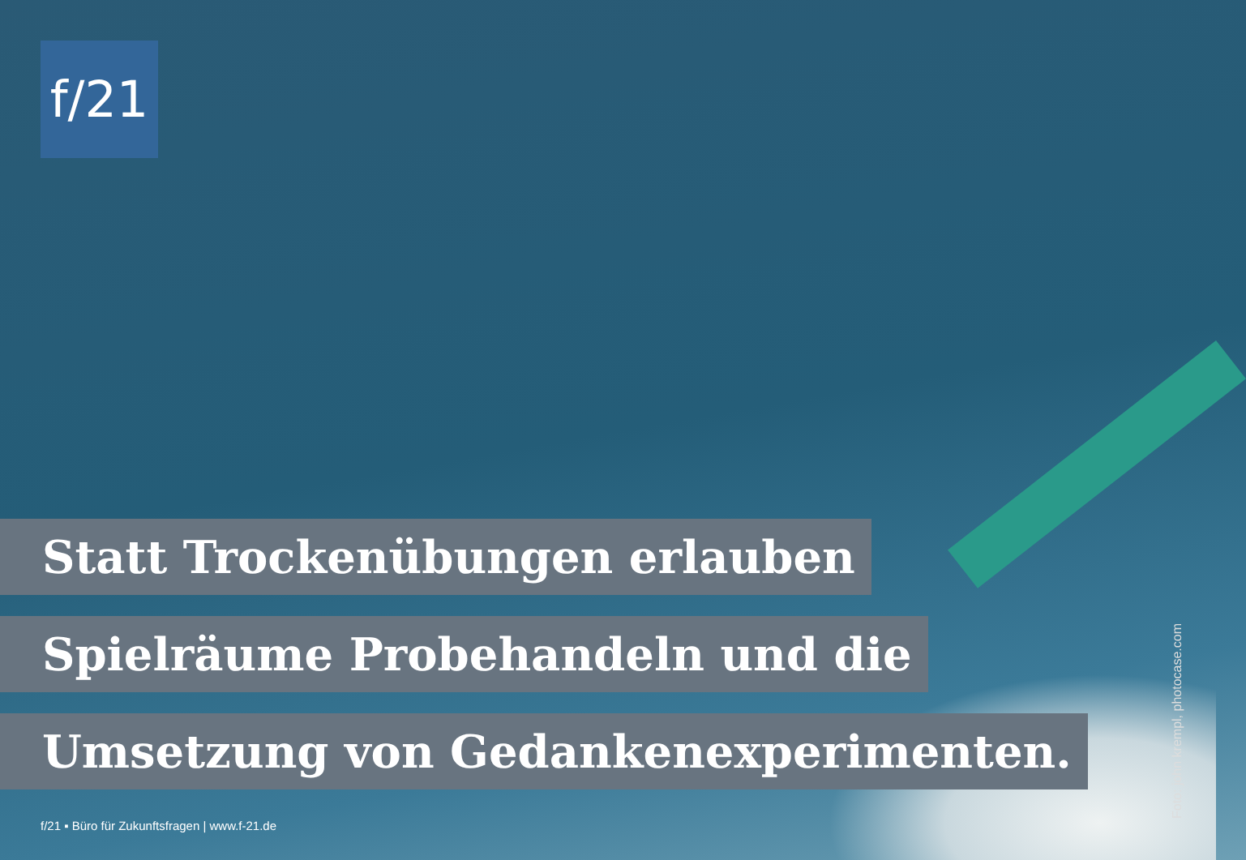f/21
Statt Trockenübungen erlauben
Spielräume Probehandeln und die
Umsetzung von Gedankenexperimenten.
f/21 ▪ Büro für Zukunftsfragen | www.f-21.de
Foto: john krempl, photocase.com